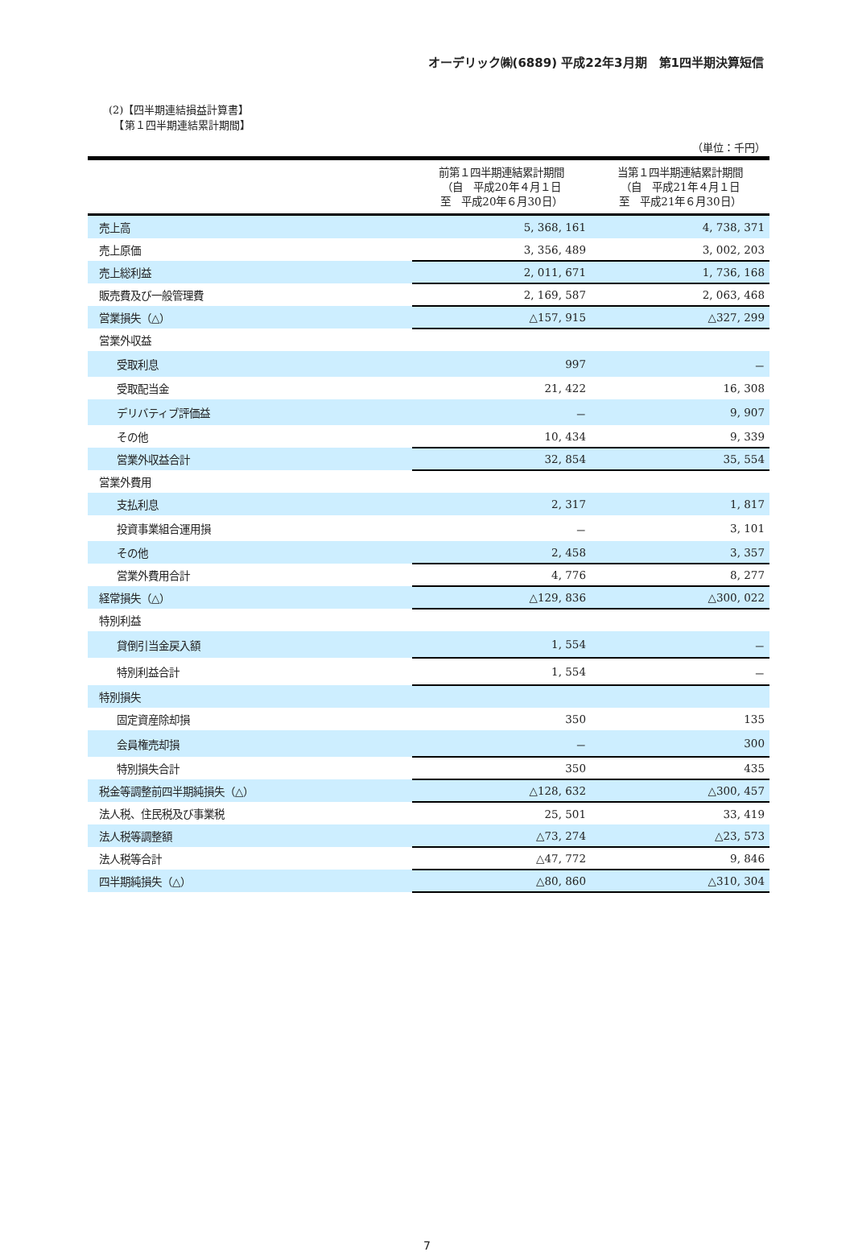オーデリック㈱(6889) 平成22年3月期　第1四半期決算短信
(2)【四半期連結損益計算書】
　【第１四半期連結累計期間】
（単位：千円）
| | 前第１四半期連結累計期間 （自 平成20年４月１日 至 平成20年６月30日） | 当第１四半期連結累計期間 （自 平成21年４月１日 至 平成21年６月30日） |
| --- | --- | --- |
| 売上高 | 5, 368, 161 | 4, 738, 371 |
| 売上原価 | 3, 356, 489 | 3, 002, 203 |
| 売上総利益 | 2, 011, 671 | 1, 736, 168 |
| 販売費及び一般管理費 | 2, 169, 587 | 2, 063, 468 |
| 営業損失（△） | △157, 915 | △327, 299 |
| 営業外収益 | | |
| 受取利息 | 997 | － |
| 受取配当金 | 21, 422 | 16, 308 |
| デリバティブ評価益 | － | 9, 907 |
| その他 | 10, 434 | 9, 339 |
| 営業外収益合計 | 32, 854 | 35, 554 |
| 営業外費用 | | |
| 支払利息 | 2, 317 | 1, 817 |
| 投資事業組合運用損 | － | 3, 101 |
| その他 | 2, 458 | 3, 357 |
| 営業外費用合計 | 4, 776 | 8, 277 |
| 経常損失（△） | △129, 836 | △300, 022 |
| 特別利益 | | |
| 貸倒引当金戻入額 | 1, 554 | － |
| 特別利益合計 | 1, 554 | － |
| 特別損失 | | |
| 固定資産除却損 | 350 | 135 |
| 会員権売却損 | － | 300 |
| 特別損失合計 | 350 | 435 |
| 税金等調整前四半期純損失（△） | △128, 632 | △300, 457 |
| 法人税、住民税及び事業税 | 25, 501 | 33, 419 |
| 法人税等調整額 | △73, 274 | △23, 573 |
| 法人税等合計 | △47, 772 | 9, 846 |
| 四半期純損失（△） | △80, 860 | △310, 304 |
7